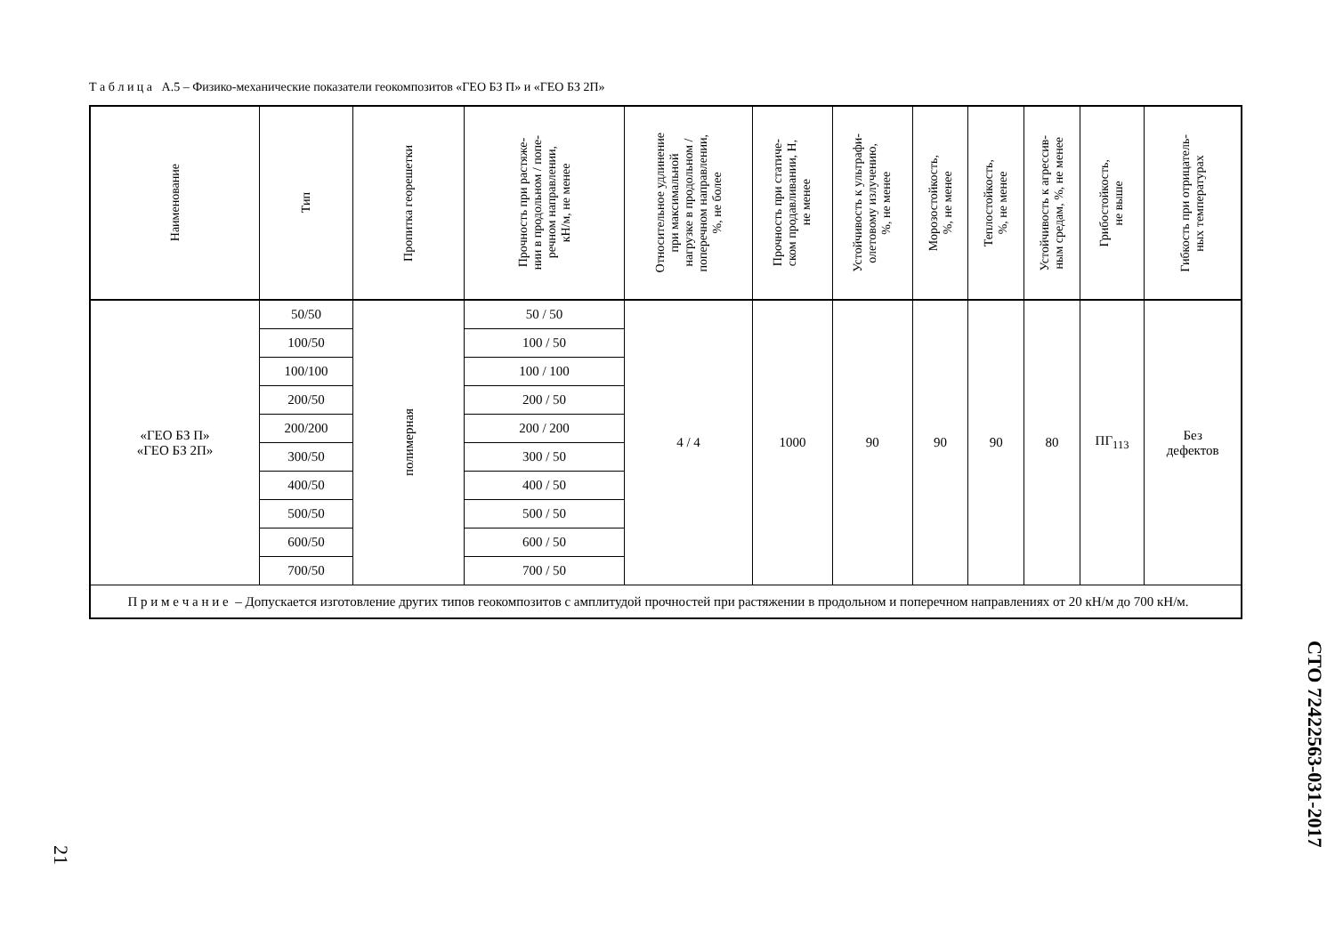Т а б л и ц а А.5 – Физико-механические показатели геокомпозитов «ГЕО БЗ П» и «ГЕО БЗ 2П»
| Наименование | Тип | Пропитка георешетки | Прочность при растяже- нии в продольном / попе- речном направлении, кН/м, не менее | Относительное удлинение при максимальной нагрузке в продольном / поперечном направлении, %, не более | Прочность при статиче- ском продавливании, Н, не менее | Устойчивость к ультрафи- олетовому излучению, %, не менее | Морозостойкость, %, не менее | Теплостойкость, %, не менее | Устойчивость к агрессив- ным средам, %, не менее | Грибостойкость, не выше | Гибкость при отрицатель- ных температурах |
| --- | --- | --- | --- | --- | --- | --- | --- | --- | --- | --- | --- |
| «ГЕО БЗ П» «ГЕО БЗ 2П» | 50/50 | полимерная | 50 / 50 | 4 / 4 | 1000 | 90 | 90 | 90 | 80 | ПГ<sub>113</sub> | Без дефектов |
| | 100/50 | | 100 / 50 | | | | | | | | |
| | 100/100 | | 100 / 100 | | | | | | | | |
| | 200/50 | | 200 / 50 | | | | | | | | |
| | 200/200 | | 200 / 200 | | | | | | | | |
| | 300/50 | | 300 / 50 | | | | | | | | |
| | 400/50 | | 400 / 50 | | | | | | | | |
| | 500/50 | | 500 / 50 | | | | | | | | |
| | 600/50 | | 600 / 50 | | | | | | | | |
| | 700/50 | | 700 / 50 | | | | | | | | |
| П р и м е ч а н и е – Допускается изготовление других типов геокомпозитов с амплитудой прочностей при растяжении в продольном и поперечном направлениях от 20 кН/м до 700 кН/м. | | | | | | | | | | | |
СТО 72422563-031-2017
21